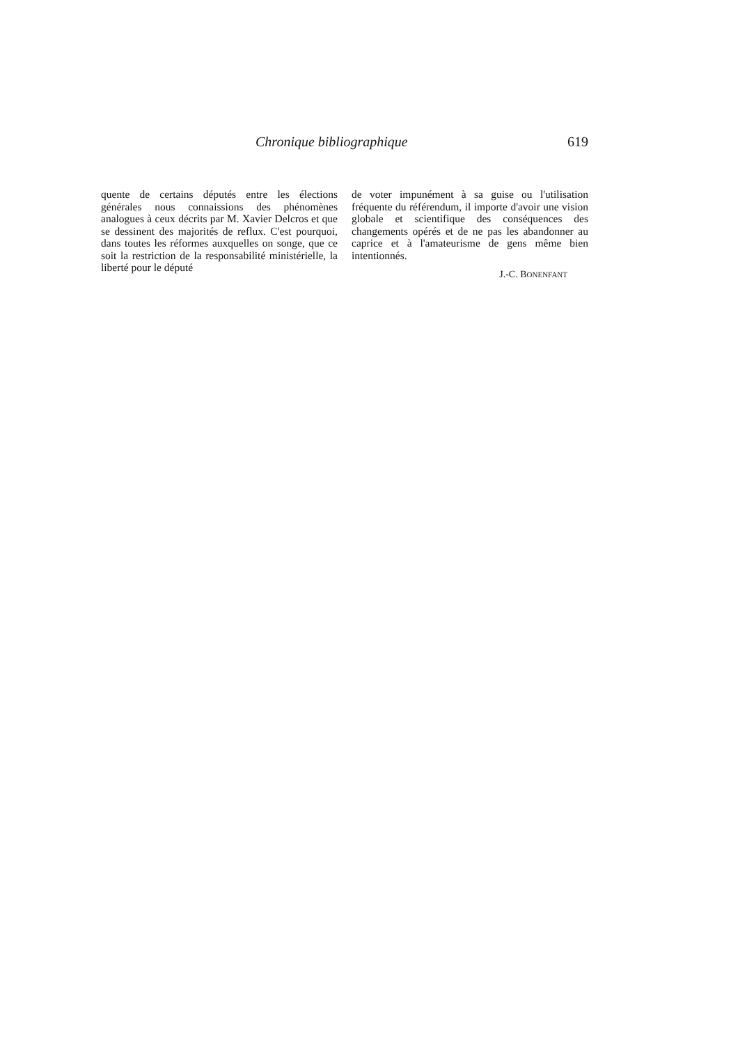Chronique bibliographique 619
quente de certains députés entre les élections générales nous connaissions des phénomènes analogues à ceux dé­crits par M. Xavier Delcros et que se dessinent des majorités de reflux. C'est pourquoi, dans toutes les réfor­mes auxquelles on songe, que ce soit la restriction de la responsabilité mi­nistérielle, la liberté pour le député
de voter impunément à sa guise ou l'utilisation fréquente du référendum, il importe d'avoir une vision globale et scientifique des conséquences des changements opérés et de ne pas les abandonner au caprice et à l'amateu­risme de gens même bien intentionnés.
J.-C. BONENFANT